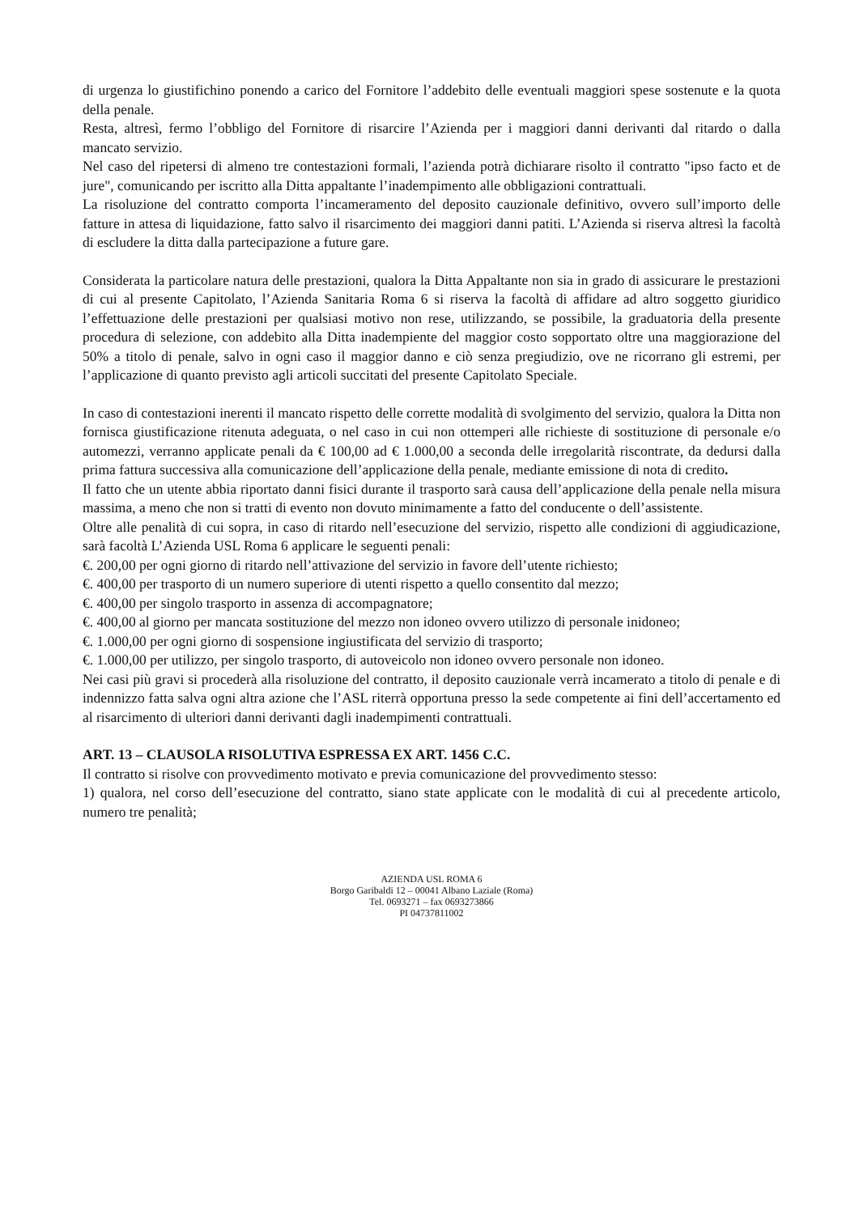di urgenza lo giustifichino ponendo a carico del Fornitore l’addebito delle eventuali maggiori spese sostenute e la quota della penale.
Resta, altresì, fermo l’obbligo del Fornitore di risarcire l’Azienda per i maggiori danni derivanti dal ritardo o dalla mancato servizio.
Nel caso del ripetersi di almeno tre contestazioni formali, l’azienda potrà dichiarare risolto il contratto "ipso facto et de jure", comunicando per iscritto alla Ditta appaltante l’inadempimento alle obbligazioni contrattuali.
La risoluzione del contratto comporta l’incameramento del deposito cauzionale definitivo, ovvero sull’importo delle fatture in attesa di liquidazione, fatto salvo il risarcimento dei maggiori danni patiti. L’Azienda si riserva altresì la facoltà di escludere la ditta dalla partecipazione a future gare.
Considerata la particolare natura delle prestazioni, qualora la Ditta Appaltante non sia in grado di assicurare le prestazioni di cui al presente Capitolato, l’Azienda Sanitaria Roma 6 si riserva la facoltà di affidare ad altro soggetto giuridico l’effettuazione delle prestazioni per qualsiasi motivo non rese, utilizzando, se possibile, la graduatoria della presente procedura di selezione, con addebito alla Ditta inadempiente del maggior costo sopportato oltre una maggiorazione del 50% a titolo di penale, salvo in ogni caso il maggior danno e ciò senza pregiudizio, ove ne ricorrano gli estremi, per l’applicazione di quanto previsto agli articoli succitati del presente Capitolato Speciale.
In caso di contestazioni inerenti il mancato rispetto delle corrette modalità di svolgimento del servizio, qualora la Ditta non fornisca giustificazione ritenuta adeguata, o nel caso in cui non ottemperi alle richieste di sostituzione di personale e/o automezzi, verranno applicate penali da € 100,00 ad € 1.000,00 a seconda delle irregolarità riscontrate, da dedursi dalla prima fattura successiva alla comunicazione dell’applicazione della penale, mediante emissione di nota di credito.
Il fatto che un utente abbia riportato danni fisici durante il trasporto sarà causa dell’applicazione della penale nella misura massima, a meno che non si tratti di evento non dovuto minimamente a fatto del conducente o dell’assistente.
Oltre alle penalità di cui sopra, in caso di ritardo nell’esecuzione del servizio, rispetto alle condizioni di aggiudicazione, sarà facoltà L’Azienda USL Roma 6 applicare le seguenti penali:
€. 200,00 per ogni giorno di ritardo nell’attivazione del servizio in favore dell’utente richiesto;
€. 400,00 per trasporto di un numero superiore di utenti rispetto a quello consentito dal mezzo;
€. 400,00 per singolo trasporto in assenza di accompagnatore;
€. 400,00 al giorno per mancata sostituzione del mezzo non idoneo ovvero utilizzo di personale inidoneo;
€. 1.000,00 per ogni giorno di sospensione ingiustificata del servizio di trasporto;
€. 1.000,00 per utilizzo, per singolo trasporto, di autoveicolo non idoneo ovvero personale non idoneo.
Nei casi più gravi si procederà alla risoluzione del contratto, il deposito cauzionale verrà incamerato a titolo di penale e di indennizzo fatta salva ogni altra azione che l’ASL riterrà opportuna presso la sede competente ai fini dell’accertamento ed al risarcimento di ulteriori danni derivanti dagli inadempimenti contrattuali.
ART. 13 – CLAUSOLA RISOLUTIVA ESPRESSA EX ART. 1456 C.C.
Il contratto si risolve con provvedimento motivato e previa comunicazione del provvedimento stesso:
1) qualora, nel corso dell’esecuzione del contratto, siano state applicate con le modalità di cui al precedente articolo, numero tre penalità;
AZIENDA USL ROMA 6
Borgo Garibaldi 12 – 00041 Albano Laziale (Roma)
Tel. 0693271 – fax 0693273866
PI 04737811002